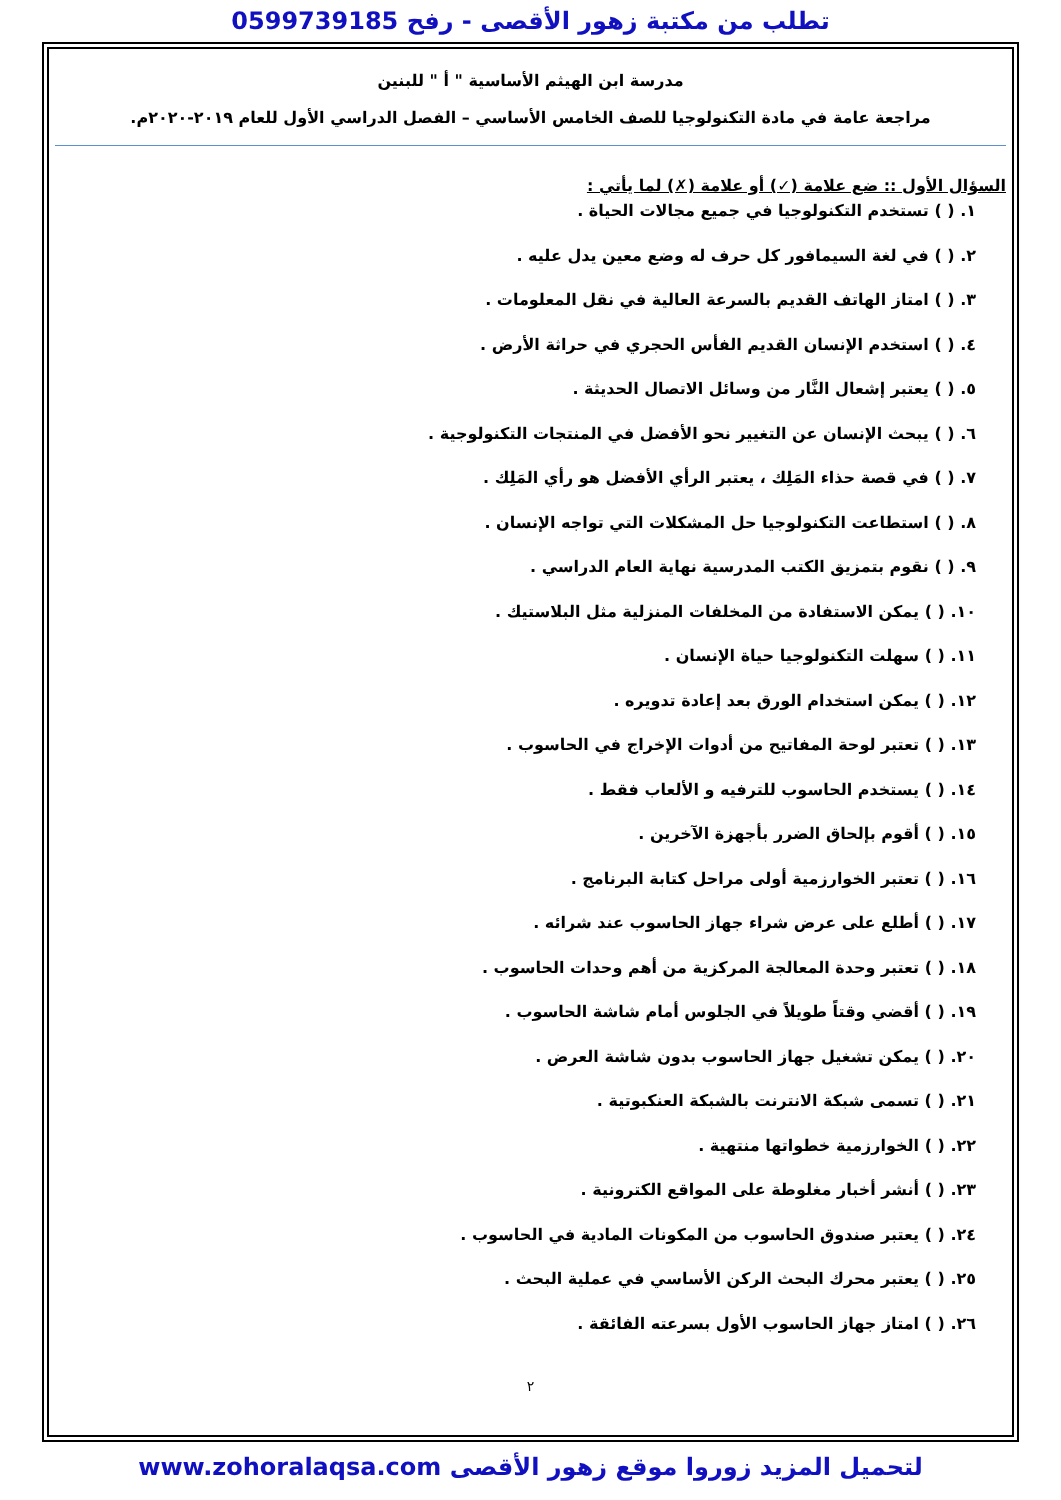تطلب من مكتبة زهور الأقصى - رفح 0599739185
مدرسة ابن الهيثم الأساسية " أ " للبنين
مراجعة عامة في مادة التكنولوجيا للصف الخامس الأساسي – الفصل الدراسي الأول للعام ٢٠١٩-٢٠٢٠م.
السؤال الأول :: ضع علامة (✓) أو علامة (✗) لما يأتي :
١. ( ) تستخدم التكنولوجيا في جميع مجالات الحياة .
٢. ( ) في لغة السيمافور كل حرف له وضع معين يدل عليه .
٣. ( ) امتاز الهاتف القديم بالسرعة العالية في نقل المعلومات .
٤. ( ) استخدم الإنسان القديم الفأس الحجري في حراثة الأرض .
٥. ( ) يعتبر إشعال النَّار من وسائل الاتصال الحديثة .
٦. ( ) يبحث الإنسان عن التغيير نحو الأفضل في المنتجات التكنولوجية .
٧. ( ) في قصة حذاء المَلِك ، يعتبر الرأي الأفضل هو رأي المَلِك .
٨. ( ) استطاعت التكنولوجيا حل المشكلات التي تواجه الإنسان .
٩. ( ) نقوم بتمزيق الكتب المدرسية نهاية العام الدراسي .
١٠. ( ) يمكن الاستفادة من المخلفات المنزلية مثل البلاستيك .
١١. ( ) سهلت التكنولوجيا حياة الإنسان .
١٢. ( ) يمكن استخدام الورق بعد إعادة تدويره .
١٣. ( ) تعتبر لوحة المفاتيح من أدوات الإخراج في الحاسوب .
١٤. ( ) يستخدم الحاسوب للترفيه و الألعاب فقط .
١٥. ( ) أقوم بإلحاق الضرر بأجهزة الآخرين .
١٦. ( ) تعتبر الخوارزمية أولى مراحل كتابة البرنامج .
١٧. ( ) أطلع على عرض شراء جهاز الحاسوب عند شرائه .
١٨. ( ) تعتبر وحدة المعالجة المركزية من أهم وحدات الحاسوب .
١٩. ( ) أقضي وقتاً طويلاً في الجلوس أمام شاشة الحاسوب .
٢٠. ( ) يمكن تشغيل جهاز الحاسوب بدون شاشة العرض .
٢١. ( ) تسمى شبكة الانترنت بالشبكة العنكبوتية .
٢٢. ( ) الخوارزمية خطواتها منتهية .
٢٣. ( ) أنشر أخبار مغلوطة على المواقع الكترونية .
٢٤. ( ) يعتبر صندوق الحاسوب من المكونات المادية في الحاسوب .
٢٥. ( ) يعتبر محرك البحث الركن الأساسي في عملية البحث .
٢٦. ( ) امتاز جهاز الحاسوب الأول بسرعته الفائقة .
٢
لتحميل المزيد زوروا موقع زهور الأقصى www.zohoralaqsa.com